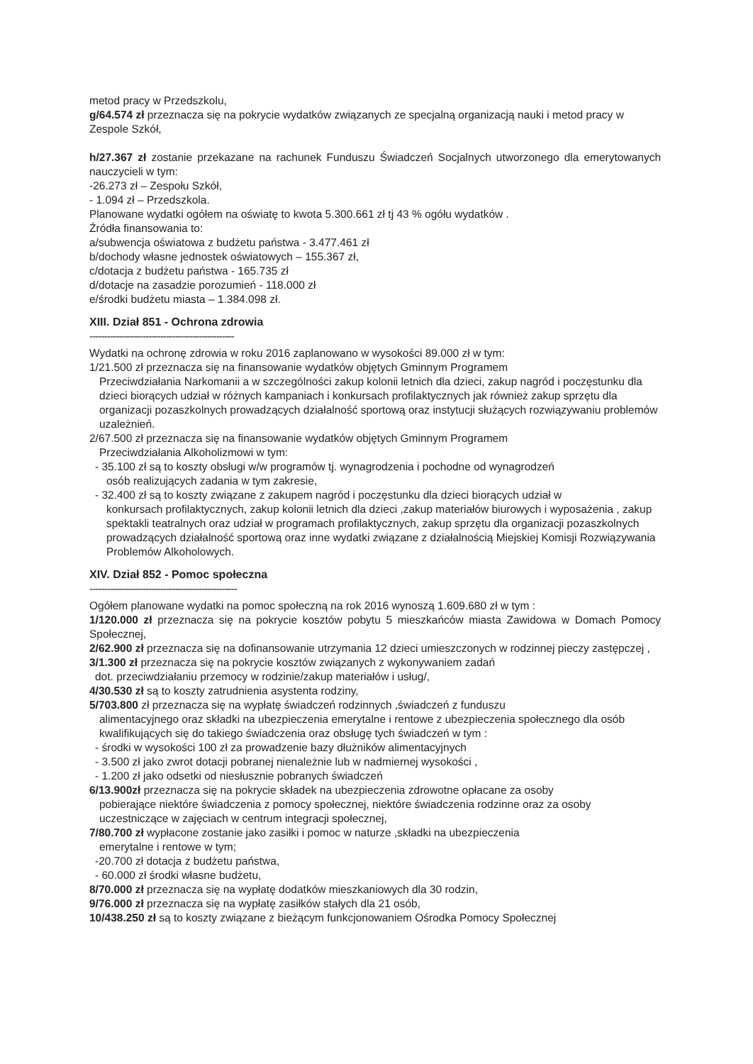metod pracy w Przedszkolu,
g/64.574 zł przeznacza się na pokrycie wydatków związanych ze specjalną organizacją nauki i metod pracy w Zespole Szkół,
h/27.367 zł zostanie przekazane na rachunek Funduszu Świadczeń Socjalnych utworzonego dla emerytowanych nauczycieli w tym:
-26.273 zł – Zespołu Szkół,
- 1.094 zł – Przedszkola.
Planowane wydatki ogółem na oświatę to kwota 5.300.661 zł tj 43 % ogółu wydatków .
Źródła finansowania to:
a/subwencja oświatowa z budżetu państwa - 3.477.461 zł
b/dochody własne jednostek oświatowych – 155.367 zł,
c/dotacja z budżetu państwa - 165.735 zł
d/dotacje na zasadzie porozumień - 118.000 zł
e/środki budżetu miasta – 1.384.098 zł.
XIII. Dział 851 - Ochrona zdrowia
-------------------------------------------------
Wydatki na ochronę zdrowia w roku 2016 zaplanowano w wysokości 89.000 zł w tym:
1/21.500 zł przeznacza się na finansowanie wydatków objętych Gminnym Programem
Przeciwdziałania Narkomanii a w szczególności zakup kolonii letnich dla dzieci, zakup nagród i poczęstunku dla dzieci biorących udział w różnych kampaniach i konkursach profilaktycznych jak również zakup sprzętu dla organizacji pozaszkolnych prowadzących działalność sportową oraz instytucji służących rozwiązywaniu problemów uzależnień.
2/67.500 zł przeznacza się na finansowanie wydatków objętych Gminnym Programem
Przeciwdziałania Alkoholizmowi w tym:
- 35.100 zł są to koszty obsługi w/w programów tj. wynagrodzenia i pochodne od wynagrodzeń
osób realizujących zadania w tym zakresie,
- 32.400 zł są to koszty związane z zakupem nagród i poczęstunku dla dzieci biorących udział w
konkursach profilaktycznych, zakup kolonii letnich dla dzieci ,zakup materiałów biurowych i wyposażenia , zakup spektakli teatralnych oraz udział w programach profilaktycznych, zakup sprzętu dla organizacji pozaszkolnych prowadzących działalność sportową oraz inne wydatki związane z działalnością Miejskiej Komisji Rozwiązywania Problemów Alkoholowych.
XIV. Dział 852 - Pomoc społeczna
--------------------------------------------------
Ogółem planowane wydatki na pomoc społeczną na rok 2016 wynoszą 1.609.680 zł w tym :
1/120.000 zł przeznacza się na pokrycie kosztów pobytu 5 mieszkańców miasta Zawidowa w Domach Pomocy Społecznej,
2/62.900 zł przeznacza się na dofinansowanie utrzymania 12 dzieci umieszczonych w rodzinnej pieczy zastępczej ,
3/1.300 zł przeznacza się na pokrycie kosztów związanych z wykonywaniem zadań
dot. przeciwdziałaniu przemocy w rodzinie/zakup materiałów i usług/,
4/30.530 zł są to koszty zatrudnienia asystenta rodziny,
5/703.800 zł przeznacza się na wypłatę świadczeń rodzinnych ,świadczeń z funduszu
alimentacyjnego oraz składki na ubezpieczenia emerytalne i rentowe z ubezpieczenia społecznego dla osób kwalifikujących się do takiego świadczenia oraz obsługę tych świadczeń w tym :
- środki w wysokości 100 zł za prowadzenie bazy dłużników alimentacyjnych
- 3.500 zł jako zwrot dotacji pobranej nienależnie lub w nadmiernej wysokości ,
- 1.200 zł jako odsetki od niesłusznie pobranych świadczeń
6/13.900zł przeznacza się na pokrycie składek na ubezpieczenia zdrowotne opłacane za osoby
pobierające niektóre świadczenia z pomocy społecznej, niektóre świadczenia rodzinne oraz za osoby uczestniczące w zajęciach w centrum integracji społecznej,
7/80.700 zł wypłacone zostanie jako zasiłki i pomoc w naturze ,składki na ubezpieczenia
emerytalne i rentowe w tym;
-20.700 zł dotacja z budżetu państwa,
- 60.000 zł środki własne budżetu,
8/70.000 zł przeznacza się na wypłatę dodatków mieszkaniowych dla 30 rodzin,
9/76.000 zł przeznacza się na wypłatę zasiłków stałych dla 21 osób,
10/438.250 zł są to koszty związane z bieżącym funkcjonowaniem Ośrodka Pomocy Społecznej